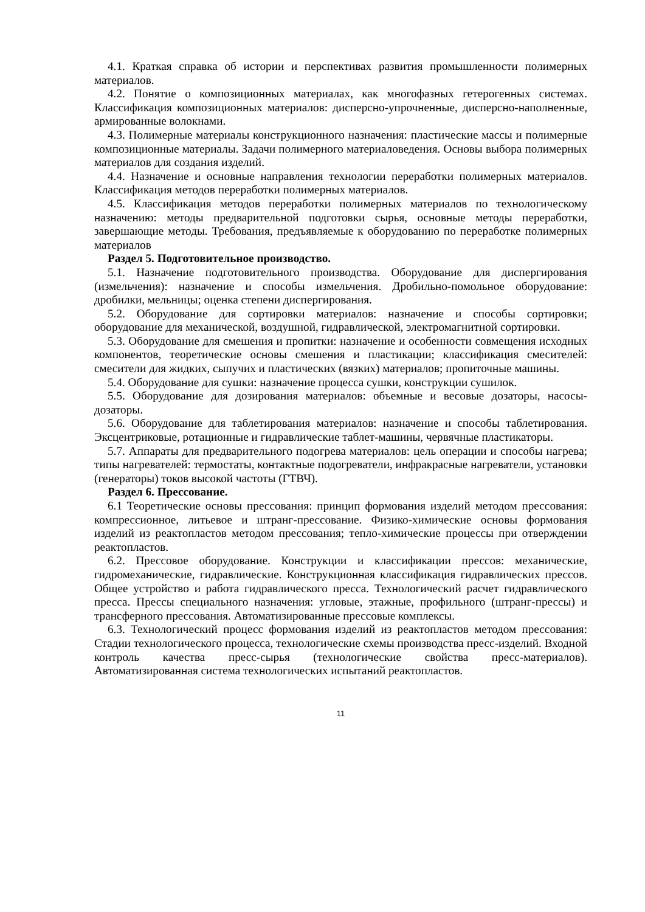4.1. Краткая справка об истории и перспективах развития промышленности полимерных материалов.
4.2. Понятие о композиционных материалах, как многофазных гетерогенных системах. Классификация композиционных материалов: дисперсно-упрочненные, дисперсно-наполненные, армированные волокнами.
4.3. Полимерные материалы конструкционного назначения: пластические массы и полимерные композиционные материалы. Задачи полимерного материаловедения. Основы выбора полимерных материалов для создания изделий.
4.4. Назначение и основные направления технологии переработки полимерных материалов. Классификация методов переработки полимерных материалов.
4.5. Классификация методов переработки полимерных материалов по технологическому назначению: методы предварительной подготовки сырья, основные методы переработки, завершающие методы. Требования, предъявляемые к оборудованию по переработке полимерных материалов
Раздел 5. Подготовительное производство.
5.1. Назначение подготовительного производства. Оборудование для диспергирования (измельчения): назначение и способы измельчения. Дробильно-помольное оборудование: дробилки, мельницы; оценка степени диспергирования.
5.2. Оборудование для сортировки материалов: назначение и способы сортировки; оборудование для механической, воздушной, гидравлической, электромагнитной сортировки.
5.3. Оборудование для смешения и пропитки: назначение и особенности совмещения исходных компонентов, теоретические основы смешения и пластикации; классификация смесителей: смесители для жидких, сыпучих и пластических (вязких) материалов; пропиточные машины.
5.4. Оборудование для сушки: назначение процесса сушки, конструкции сушилок.
5.5. Оборудование для дозирования материалов: объемные и весовые дозаторы, насосы-дозаторы.
5.6. Оборудование для таблетирования материалов: назначение и способы таблетирования. Эксцентриковые, ротационные и гидравлические таблет-машины, червячные пластикаторы.
5.7. Аппараты для предварительного подогрева материалов: цель операции и способы нагрева; типы нагревателей: термостаты, контактные подогреватели, инфракрасные нагреватели, установки (генераторы) токов высокой частоты (ГТВЧ).
Раздел 6. Прессование.
6.1 Теоретические основы прессования: принцип формования изделий методом прессования: компрессионное, литьевое и штранг-прессование. Физико-химические основы формования изделий из реактопластов методом прессования; тепло-химические процессы при отверждении реактопластов.
6.2. Прессовое оборудование. Конструкции и классификации прессов: механические, гидромеханические, гидравлические. Конструкционная классификация гидравлических прессов. Общее устройство и работа гидравлического пресса. Технологический расчет гидравлического пресса. Прессы специального назначения: угловые, этажные, профильного (штранг-прессы) и трансферного прессования. Автоматизированные прессовые комплексы.
6.3. Технологический процесс формования изделий из реактопластов методом прессования: Стадии технологического процесса, технологические схемы производства пресс-изделий. Входной контроль качества пресс-сырья (технологические свойства пресс-материалов). Автоматизированная система технологических испытаний реактопластов.
11